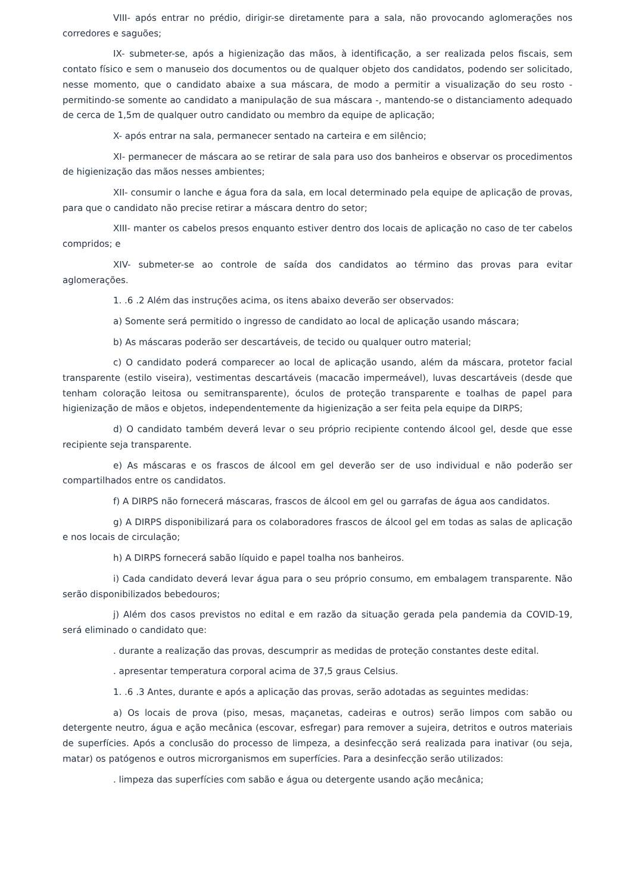VIII- após entrar no prédio, dirigir-se diretamente para a sala, não provocando aglomerações nos corredores e saguões;
IX- submeter-se, após a higienização das mãos, à identificação, a ser realizada pelos fiscais, sem contato físico e sem o manuseio dos documentos ou de qualquer objeto dos candidatos, podendo ser solicitado, nesse momento, que o candidato abaixe a sua máscara, de modo a permitir a visualização do seu rosto - permitindo-se somente ao candidato a manipulação de sua máscara -, mantendo-se o distanciamento adequado de cerca de 1,5m de qualquer outro candidato ou membro da equipe de aplicação;
X- após entrar na sala, permanecer sentado na carteira e em silêncio;
XI- permanecer de máscara ao se retirar de sala para uso dos banheiros e observar os procedimentos de higienização das mãos nesses ambientes;
XII- consumir o lanche e água fora da sala, em local determinado pela equipe de aplicação de provas, para que o candidato não precise retirar a máscara dentro do setor;
XIII- manter os cabelos presos enquanto estiver dentro dos locais de aplicação no caso de ter cabelos compridos; e
XIV- submeter-se ao controle de saída dos candidatos ao término das provas para evitar aglomerações.
1. .6 .2 Além das instruções acima, os itens abaixo deverão ser observados:
a) Somente será permitido o ingresso de candidato ao local de aplicação usando máscara;
b) As máscaras poderão ser descartáveis, de tecido ou qualquer outro material;
c) O candidato poderá comparecer ao local de aplicação usando, além da máscara, protetor facial transparente (estilo viseira), vestimentas descartáveis (macacão impermeável), luvas descartáveis (desde que tenham coloração leitosa ou semitransparente), óculos de proteção transparente e toalhas de papel para higienização de mãos e objetos, independentemente da higienização a ser feita pela equipe da DIRPS;
d) O candidato também deverá levar o seu próprio recipiente contendo álcool gel, desde que esse recipiente seja transparente.
e) As máscaras e os frascos de álcool em gel deverão ser de uso individual e não poderão ser compartilhados entre os candidatos.
f) A DIRPS não fornecerá máscaras, frascos de álcool em gel ou garrafas de água aos candidatos.
g) A DIRPS disponibilizará para os colaboradores frascos de álcool gel em todas as salas de aplicação e nos locais de circulação;
h) A DIRPS fornecerá sabão líquido e papel toalha nos banheiros.
i) Cada candidato deverá levar água para o seu próprio consumo, em embalagem transparente. Não serão disponibilizados bebedouros;
j) Além dos casos previstos no edital e em razão da situação gerada pela pandemia da COVID-19, será eliminado o candidato que:
. durante a realização das provas, descumprir as medidas de proteção constantes deste edital.
. apresentar temperatura corporal acima de 37,5 graus Celsius.
1. .6 .3 Antes, durante e após a aplicação das provas, serão adotadas as seguintes medidas:
a) Os locais de prova (piso, mesas, maçanetas, cadeiras e outros) serão limpos com sabão ou detergente neutro, água e ação mecânica (escovar, esfregar) para remover a sujeira, detritos e outros materiais de superfícies. Após a conclusão do processo de limpeza, a desinfecção será realizada para inativar (ou seja, matar) os patógenos e outros microrganismos em superfícies. Para a desinfecção serão utilizados:
. limpeza das superfícies com sabão e água ou detergente usando ação mecânica;